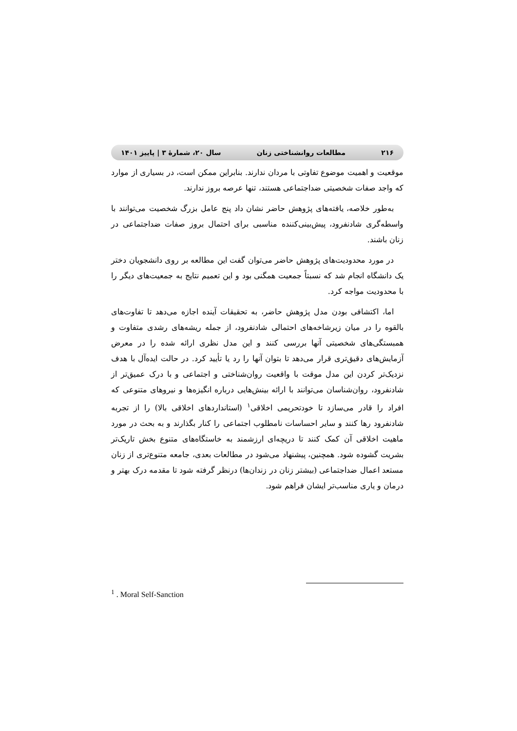۲۱۶ مطالعات روانشناختی زنان سال ۲۰، شمارهٔ ۳ | پاییز ۱۴۰۱
موقعیت و اهمیت موضوع تفاوتی با مردان ندارند. بنابراین ممکن است، در بسیاری از موارد که واجد صفات شخصیتی ضداجتماعی هستند، تنها عرصه بروز ندارند.
به‌طور خلاصه، یافته‌های پژوهش حاضر نشان داد پنج عامل بزرگ شخصیت می‌توانند با واسطه‌گری شادنفرود، پیش‌بینی‌کننده مناسبی برای احتمال بروز صفات ضداجتماعی در زنان باشند.
در مورد محدودیت‌های پژوهش حاضر می‌توان گفت این مطالعه بر روی دانشجویان دختر یک دانشگاه انجام شد که نسبتاً جمعیت همگنی بود و این تعمیم نتایج به جمعیت‌های دیگر را با محدودیت مواجه کرد.
اما، اکتشافی بودن مدل پژوهش حاضر، به تحقیقات آینده اجازه می‌دهد تا تفاوت‌های بالقوه را در میان زیرشاخه‌های احتمالی شادنفرود، از جمله ریشه‌های رشدی متفاوت و همبستگی‌های شخصیتی آنها بررسی کنند و این مدل نظری ارائه شده را در معرض آزمایش‌های دقیق‌تری قرار می‌دهد تا بتوان آنها را رد یا تأیید کرد. در حالت ایده‌آل با هدف نزدیک‌تر کردن این مدل موقت با واقعیت روان‌شناختی و اجتماعی و با درک عمیق‌تر از شادنفرود، روان‌شناسان می‌توانند با ارائه بینش‌هایی درباره انگیزه‌ها و نیروهای متنوعی که افراد را قادر می‌سازد تا خودتحریمی اخلاقی<sup>۱</sup> (استانداردهای اخلاقی بالا) را از تجربه شادنفرود رها کنند و سایر احساسات نامطلوب اجتماعی را کنار بگذارند و به بحث در مورد ماهیت اخلاقی آن کمک کنند تا دریچه‌ای ارزشمند به خاستگاه‌های متنوع بخش تاریک‌تر بشریت گشوده شود. همچنین، پیشنهاد می‌شود در مطالعات بعدی، جامعه متنوع‌تری از زنان مستعد اعمال ضداجتماعی (بیشتر زنان در زندان‌ها) درنظر گرفته شود تا مقدمه درک بهتر و درمان و یاری مناسب‌تر ایشان فراهم شود.
<sup>1</sup> . Moral Self-Sanction